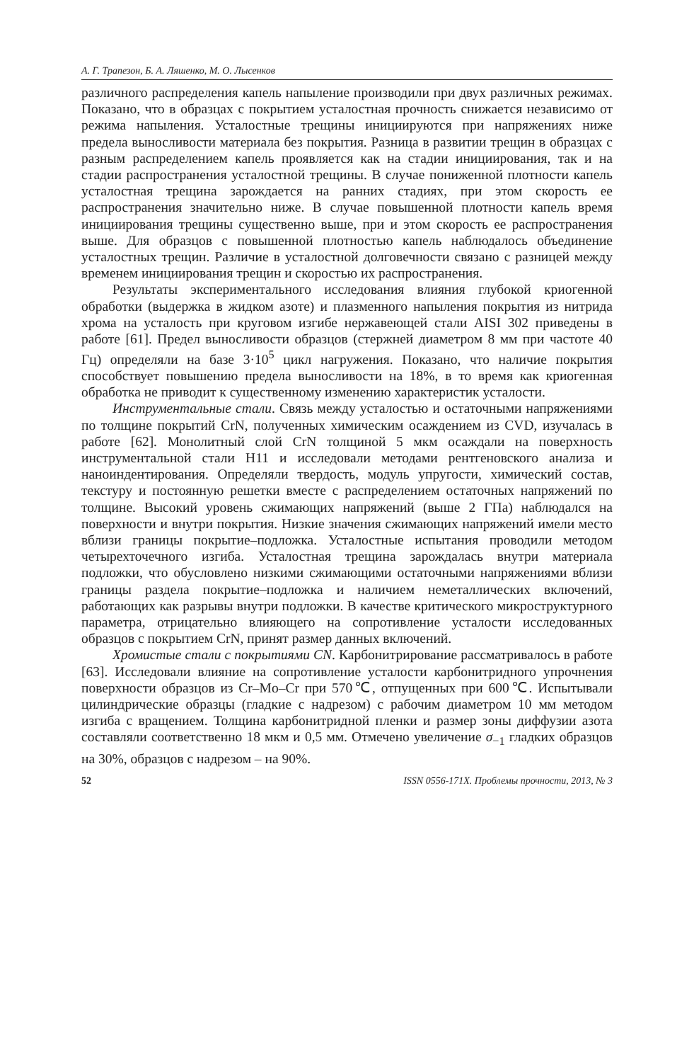А. Г. Трапезон, Б. А. Ляшенко, М. О. Лысенков
различного распределения капель напыление производили при двух различных режимах. Показано, что в образцах с покрытием усталостная прочность снижается независимо от режима напыления. Усталостные трещины инициируются при напряжениях ниже предела выносливости материала без покрытия. Разница в развитии трещин в образцах с разным распределением капель проявляется как на стадии инициирования, так и на стадии распространения усталостной трещины. В случае пониженной плотности капель усталостная трещина зарождается на ранних стадиях, при этом скорость ее распространения значительно ниже. В случае повышенной плотности капель время инициирования трещины существенно выше, при и этом скорость ее распространения выше. Для образцов с повышенной плотностью капель наблюдалось объединение усталостных трещин. Различие в усталостной долговечности связано с разницей между временем инициирования трещин и скоростью их распространения.
Результаты экспериментального исследования влияния глубокой криогенной обработки (выдержка в жидком азоте) и плазменного напыления покрытия из нитрида хрома на усталость при круговом изгибе нержавеющей стали AISI 302 приведены в работе [61]. Предел выносливости образцов (стержней диаметром 8 мм при частоте 40 Гц) определяли на базе 3·10<sup>5</sup> цикл нагружения. Показано, что наличие покрытия способствует повышению предела выносливости на 18%, в то время как криогенная обработка не приводит к существенному изменению характеристик усталости.
Инструментальные стали. Связь между усталостью и остаточными напряжениями по толщине покрытий CrN, полученных химическим осаждением из CVD, изучалась в работе [62]. Монолитный слой CrN толщиной 5 мкм осаждали на поверхность инструментальной стали H11 и исследовали методами рентгеновского анализа и наноиндентирования. Определяли твердость, модуль упругости, химический состав, текстуру и постоянную решетки вместе с распределением остаточных напряжений по толщине. Высокий уровень сжимающих напряжений (выше 2 ГПа) наблюдался на поверхности и внутри покрытия. Низкие значения сжимающих напряжений имели место вблизи границы покрытие–подложка. Усталостные испытания проводили методом четырехточечного изгиба. Усталостная трещина зарождалась внутри материала подложки, что обусловлено низкими сжимающими остаточными напряжениями вблизи границы раздела покрытие–подложка и наличием неметаллических включений, работающих как разрывы внутри подложки. В качестве критического микроструктурного параметра, отрицательно влияющего на сопротивление усталости исследованных образцов с покрытием CrN, принят размер данных включений.
Хромистые стали с покрытиями CN. Карбонитрирование рассматривалось в работе [63]. Исследовали влияние на сопротивление усталости карбонитридного упрочнения поверхности образцов из Cr–Mo–Cr при 570℃, отпущенных при 600℃. Испытывали цилиндрические образцы (гладкие с надрезом) с рабочим диаметром 10 мм методом изгиба с вращением. Толщина карбонитридной пленки и размер зоны диффузии азота составляли соответственно 18 мкм и 0,5 мм. Отмечено увеличение σ<sub>−1</sub> гладких образцов на 30%, образцов с надрезом – на 90%.
52 ISSN 0556-171X. Проблемы прочности, 2013, № 3